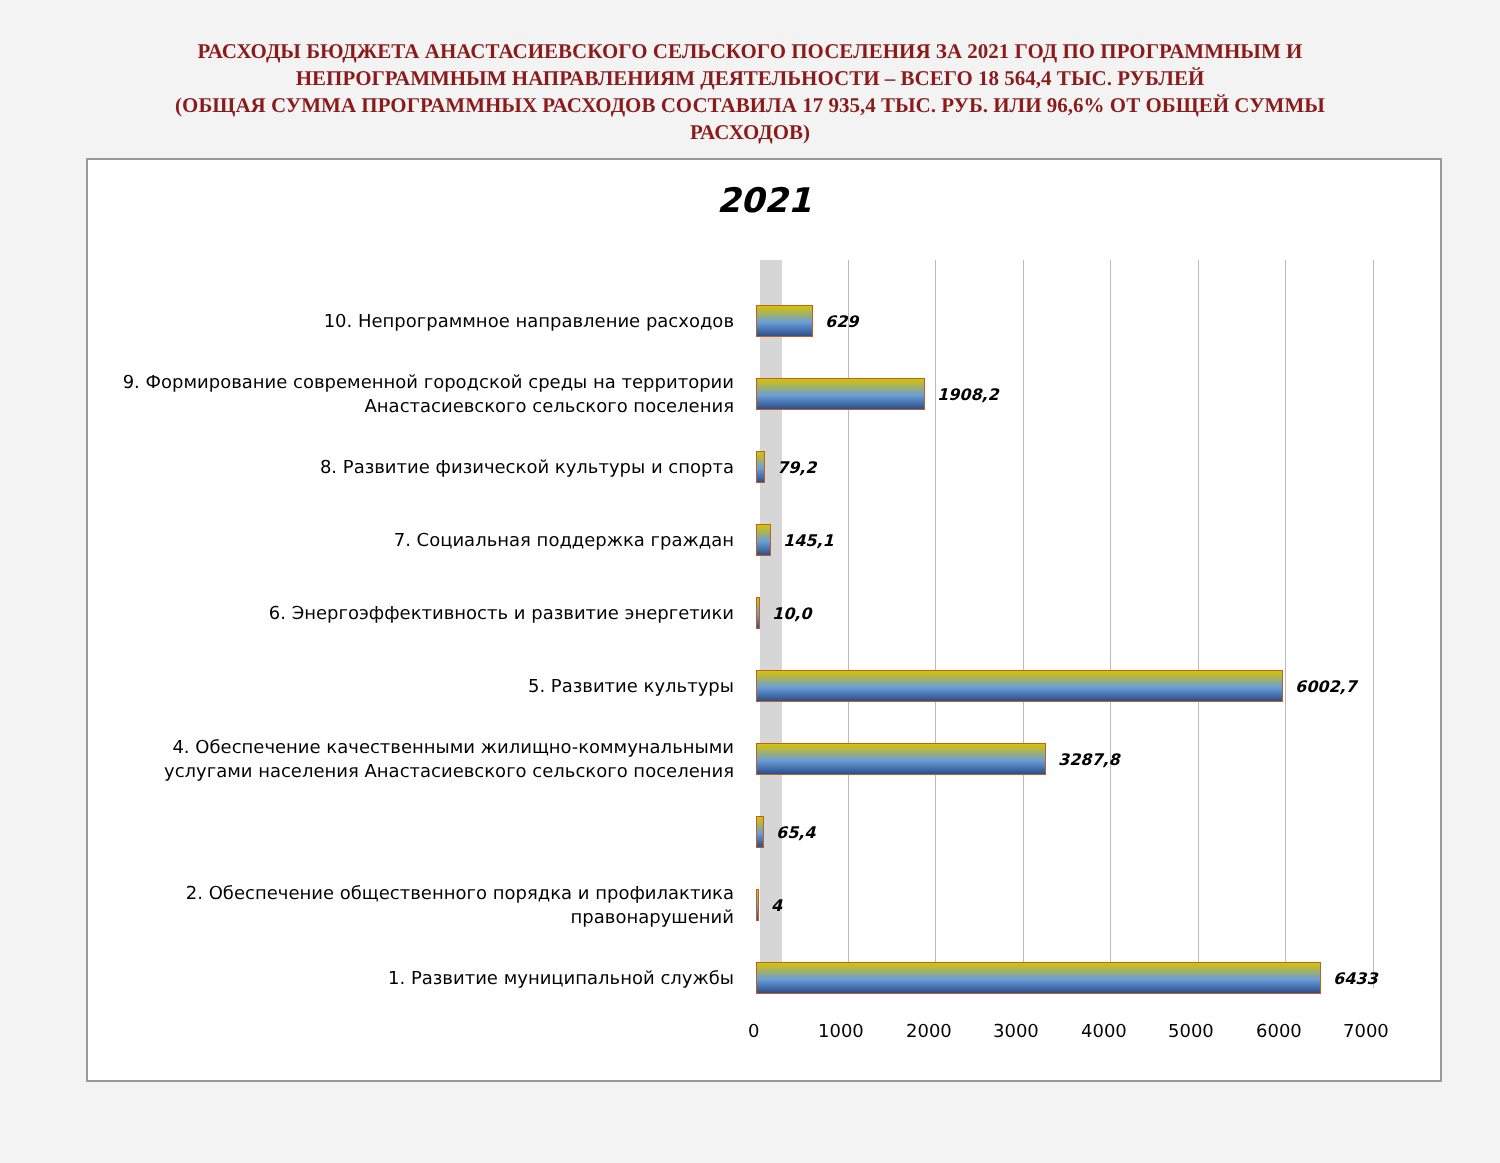РАСХОДЫ БЮДЖЕТА АНАСТАСИЕВСКОГО СЕЛЬСКОГО ПОСЕЛЕНИЯ ЗА 2021 ГОД ПО ПРОГРАММНЫМ И
НЕПРОГРАММНЫМ НАПРАВЛЕНИЯМ ДЕЯТЕЛЬНОСТИ – ВСЕГО 18 564,4 ТЫС. РУБЛЕЙ
(ОБЩАЯ СУММА ПРОГРАММНЫХ РАСХОДОВ СОСТАВИЛА 17 935,4 ТЫС. РУБ. ИЛИ 96,6% ОТ ОБЩЕЙ СУММЫ
РАСХОДОВ)
2021
10. Непрограммное направление расходов
629
9. Формирование современной городской среды на территории Анастасиевского сельского поселения
1908,2
8. Развитие физической культуры и спорта
79,2
7. Социальная поддержка граждан
145,1
6. Энергоэффективность и развитие энергетики
10,0
5. Развитие культуры
6002,7
4. Обеспечение качественными жилищно-коммунальными услугами населения Анастасиевского сельского поселения
3287,8
65,4
2. Обеспечение общественного порядка и профилактика правонарушений
4
1. Развитие муниципальной службы
6433
0 1000 2000 3000 4000 5000 6000 7000